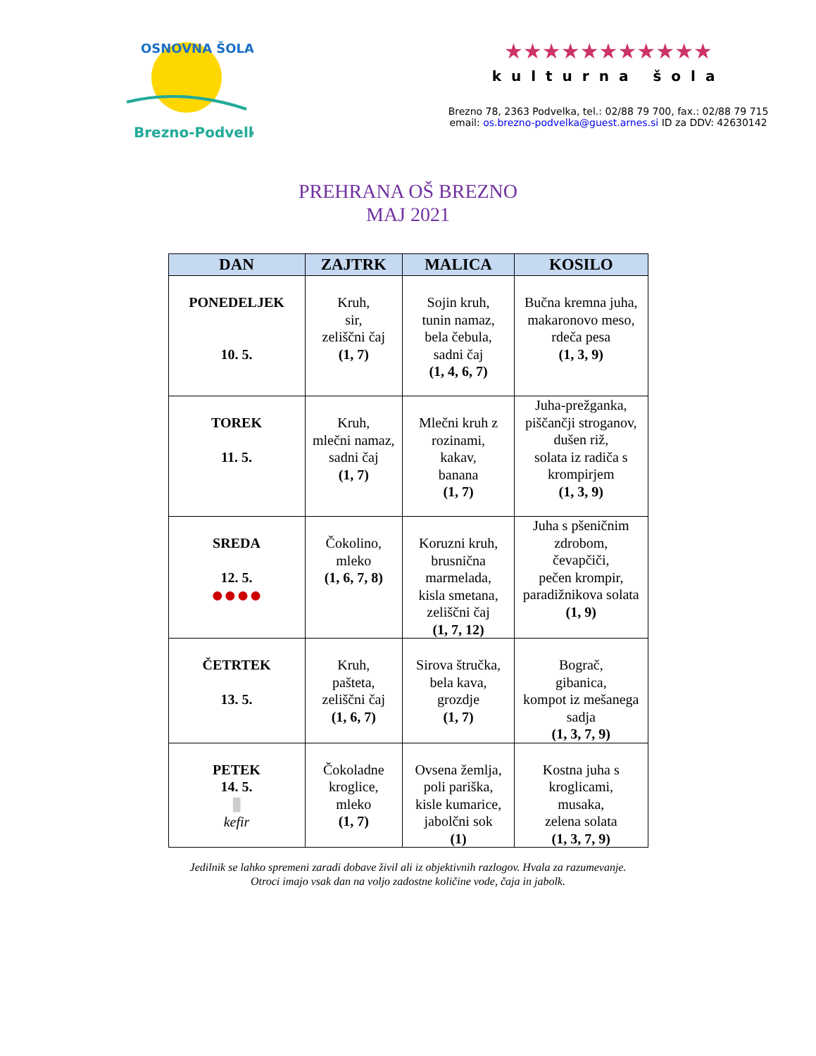Brezno-Podvelka
OSNOVNA ŠOLA
★★★★★★★★★★★
kulturna šola
Brezno 78, 2363 Podvelka, tel.: 02/88 79 700, fax.: 02/88 79 715
email: os.brezno-podvelka@guest.arnes.si ID za DDV: 42630142
PREHRANA OŠ BREZNO
MAJ 2021
| DAN | ZAJTRK | MALICA | KOSILO |
| --- | --- | --- | --- |
| PONEDELJEK 10. 5. | Kruh, sir, zeliščni čaj (1, 7) | Sojin kruh, tunin namaz, bela čebula, sadni čaj (1, 4, 6, 7) | Bučna kremna juha, makaronovo meso, rdeča pesa (1, 3, 9) |
| TOREK 11. 5. | Kruh, mlečni namaz, sadni čaj (1, 7) | Mlečni kruh z rozinami, kakav, banana (1, 7) | Juha-prežganka, piščančji stroganov, dušen riž, solata iz radiča s krompirjem (1, 3, 9) |
| SREDA 12. 5. ●●●● | Čokolino, mleko (1, 6, 7, 8) | Koruzni kruh, brusnična marmelada, kisla smetana, zeliščni čaj (1, 7, 12) | Juha s pšeničnim zdrobom, čevapčiči, pečen krompir, paradižnikova solata (1, 9) |
| ČETRTEK 13. 5. | Kruh, pašteta, zeliščni čaj (1, 6, 7) | Sirova štručka, bela kava, grozdje (1, 7) | Bograč, gibanica, kompot iz mešanega sadja (1, 3, 7, 9) |
| PETEK 14. 5. ▮ kefir | Čokoladne kroglice, mleko (1, 7) | Ovsena žemlja, poli pariška, kisle kumarice, jabolčni sok (1) | Kostna juha s kroglicami, musaka, zelena solata (1, 3, 7, 9) |
Jedilnik se lahko spremeni zaradi dobave živil ali iz objektivnih razlogov. Hvala za razumevanje.
Otroci imajo vsak dan na voljo zadostne količine vode, čaja in jabolk.